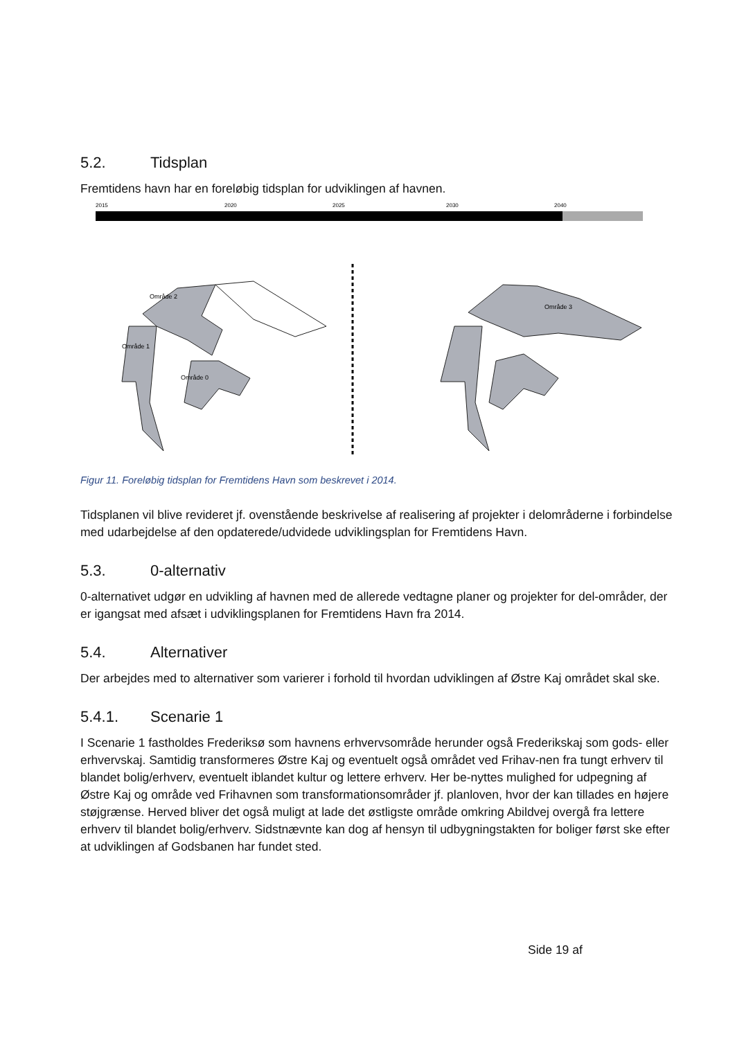5.2. Tidsplan
Fremtidens havn har en foreløbig tidsplan for udviklingen af havnen.
2015
2020
2025
2030
2040
Område 2
Område 1
Område 0
Område 3
Figur 11. Foreløbig tidsplan for Fremtidens Havn som beskrevet i 2014.
Tidsplanen vil blive revideret jf. ovenstående beskrivelse af realisering af projekter i delområderne i forbindelse med udarbejdelse af den opdaterede/udvidede udviklingsplan for Fremtidens Havn.
5.3. 0-alternativ
0-alternativet udgør en udvikling af havnen med de allerede vedtagne planer og projekter for del-områder, der er igangsat med afsæt i udviklingsplanen for Fremtidens Havn fra 2014.
5.4. Alternativer
Der arbejdes med to alternativer som varierer i forhold til hvordan udviklingen af Østre Kaj området skal ske.
5.4.1. Scenarie 1
I Scenarie 1 fastholdes Frederiksø som havnens erhvervsområde herunder også Frederikskaj som gods- eller erhvervskaj. Samtidig transformeres Østre Kaj og eventuelt også området ved Frihav-nen fra tungt erhverv til blandet bolig/erhverv, eventuelt iblandet kultur og lettere erhverv. Her be-nyttes mulighed for udpegning af Østre Kaj og område ved Frihavnen som transformationsområder jf. planloven, hvor der kan tillades en højere støjgrænse. Herved bliver det også muligt at lade det østligste område omkring Abildvej overgå fra lettere erhverv til blandet bolig/erhverv. Sidstnævnte kan dog af hensyn til udbygningstakten for boliger først ske efter at udviklingen af Godsbanen har fundet sted.
Side 19 af